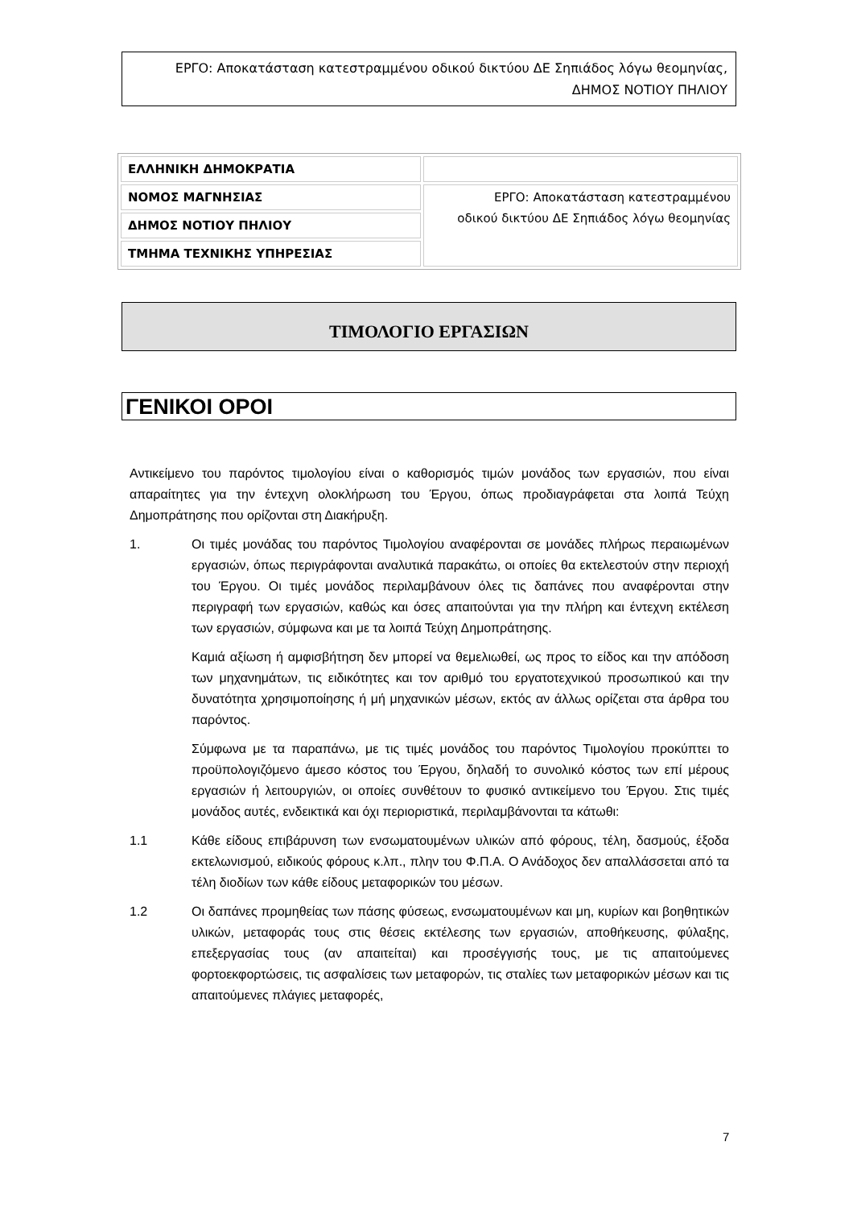ΕΡΓΟ: Αποκατάσταση κατεστραμμένου οδικού δικτύου ΔΕ Σηπιάδος λόγω θεομηνίας,
ΔΗΜΟΣ ΝΟΤΙΟΥ ΠΗΛΙΟΥ
| ΕΛΛΗΝΙΚΗ ΔΗΜΟΚΡΑΤΙΑ | |
| ΝΟΜΟΣ ΜΑΓΝΗΣΙΑΣ | ΕΡΓΟ: Αποκατάσταση κατεστραμμένου οδικού δικτύου ΔΕ Σηπιάδος λόγω θεομηνίας |
| ΔΗΜΟΣ ΝΟΤΙΟΥ ΠΗΛΙΟΥ | |
| ΤΜΗΜΑ ΤΕΧΝΙΚΗΣ ΥΠΗΡΕΣΙΑΣ | |
ΤΙΜΟΛΟΓΙΟ ΕΡΓΑΣΙΩΝ
ΓΕΝΙΚΟΙ ΟΡΟΙ
Αντικείμενο του παρόντος τιμολογίου είναι ο καθορισμός τιμών μονάδος των εργασιών, που είναι απαραίτητες για την έντεχνη ολοκλήρωση του Έργου, όπως προδιαγράφεται στα λοιπά Τεύχη Δημοπράτησης που ορίζονται στη Διακήρυξη.
1. Οι τιμές μονάδας του παρόντος Τιμολογίου αναφέρονται σε μονάδες πλήρως περαιωμένων εργασιών, όπως περιγράφονται αναλυτικά παρακάτω, οι οποίες θα εκτελεστούν στην περιοχή του Έργου. Οι τιμές μονάδος περιλαμβάνουν όλες τις δαπάνες που αναφέρονται στην περιγραφή των εργασιών, καθώς και όσες απαιτούνται για την πλήρη και έντεχνη εκτέλεση των εργασιών, σύμφωνα και με τα λοιπά Τεύχη Δημοπράτησης.
Καμιά αξίωση ή αμφισβήτηση δεν μπορεί να θεμελιωθεί, ως προς το είδος και την απόδοση των μηχανημάτων, τις ειδικότητες και τον αριθμό του εργατοτεχνικού προσωπικού και την δυνατότητα χρησιμοποίησης ή μή μηχανικών μέσων, εκτός αν άλλως ορίζεται στα άρθρα του παρόντος.
Σύμφωνα με τα παραπάνω, με τις τιμές μονάδος του παρόντος Τιμολογίου προκύπτει το προϋπολογιζόμενο άμεσο κόστος του Έργου, δηλαδή το συνολικό κόστος των επί μέρους εργασιών ή λειτουργιών, οι οποίες συνθέτουν το φυσικό αντικείμενο του Έργου. Στις τιμές μονάδος αυτές, ενδεικτικά και όχι περιοριστικά, περιλαμβάνονται τα κάτωθι:
1.1 Κάθε είδους επιβάρυνση των ενσωματουμένων υλικών από φόρους, τέλη, δασμούς, έξοδα εκτελωνισμού, ειδικούς φόρους κ.λπ., πλην του Φ.Π.Α. Ο Ανάδοχος δεν απαλλάσσεται από τα τέλη διοδίων των κάθε είδους μεταφορικών του μέσων.
1.2 Οι δαπάνες προμηθείας των πάσης φύσεως, ενσωματουμένων και μη, κυρίων και βοηθητικών υλικών, μεταφοράς τους στις θέσεις εκτέλεσης των εργασιών, αποθήκευσης, φύλαξης, επεξεργασίας τους (αν απαιτείται) και προσέγγισής τους, με τις απαιτούμενες φορτοεκφορτώσεις, τις ασφαλίσεις των μεταφορών, τις σταλίες των μεταφορικών μέσων και τις απαιτούμενες πλάγιες μεταφορές,
7